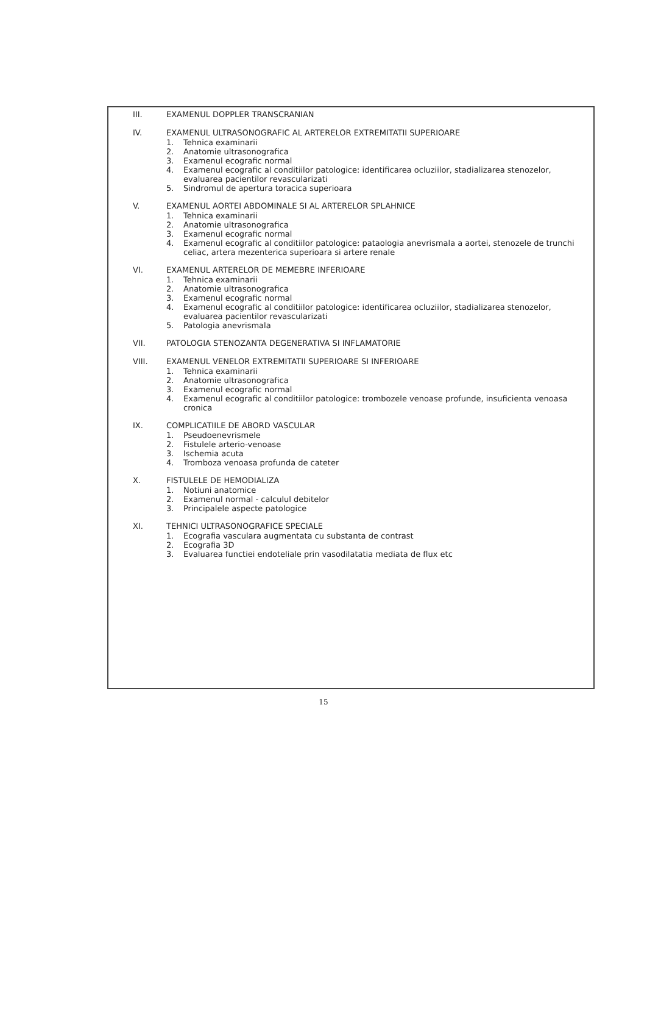III. EXAMENUL DOPPLER TRANSCRANIAN
IV. EXAMENUL ULTRASONOGRAFIC AL ARTERELOR EXTREMITATII SUPERIOARE
1. Tehnica examinarii
2. Anatomie ultrasonografica
3. Examenul ecografic normal
4. Examenul ecografic al conditiilor patologice: identificarea ocluziilor, stadializarea stenozelor, evaluarea pacientilor revascularizati
5. Sindromul de apertura toracica superioara
V. EXAMENUL AORTEI ABDOMINALE SI AL ARTERELOR SPLAHNICE
1. Tehnica examinarii
2. Anatomie ultrasonografica
3. Examenul ecografic normal
4. Examenul ecografic al conditiilor patologice: pataologia anevrismala a aortei, stenozele de trunchi celiac, artera mezenterica superioara si artere renale
VI. EXAMENUL ARTERELOR DE MEMEBRE INFERIOARE
1. Tehnica examinarii
2. Anatomie ultrasonografica
3. Examenul ecografic normal
4. Examenul ecografic al conditiilor patologice: identificarea ocluziilor, stadializarea stenozelor, evaluarea pacientilor revascularizati
5. Patologia anevrismala
VII. PATOLOGIA STENOZANTA DEGENERATIVA SI INFLAMATORIE
VIII. EXAMENUL VENELOR EXTREMITATII SUPERIOARE SI INFERIOARE
1. Tehnica examinarii
2. Anatomie ultrasonografica
3. Examenul ecografic normal
4. Examenul ecografic al conditiilor patologice: trombozele venoase profunde, insuficienta venoasa cronica
IX. COMPLICATIILE DE ABORD VASCULAR
1. Pseudoenevrismele
2. Fistulele arterio-venoase
3. Ischemia acuta
4. Tromboza venoasa profunda de cateter
X. FISTULELE DE HEMODIALIZA
1. Notiuni anatomice
2. Examenul normal - calculul debitelor
3. Principalele aspecte patologice
XI. TEHNICI ULTRASONOGRAFICE SPECIALE
1. Ecografia vasculara augmentata cu substanta de contrast
2. Ecografia 3D
3. Evaluarea functiei endoteliale prin vasodilatatia mediata de flux etc
15